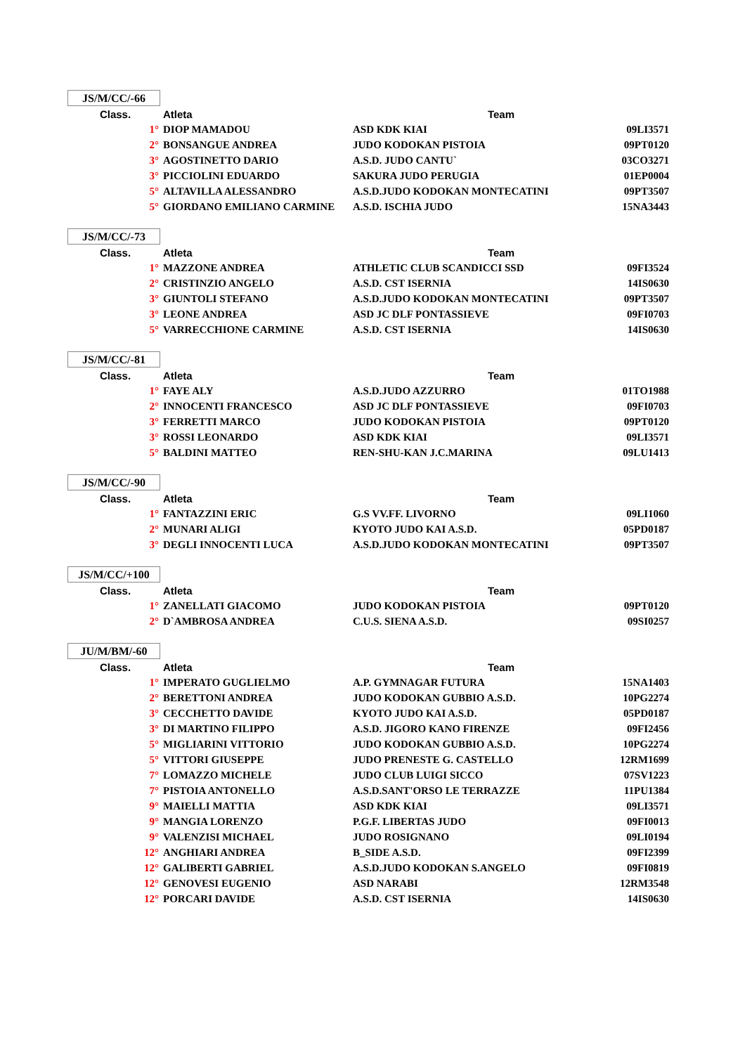JS/M/CC/-66
| Class. | Atleta | Team | |
| --- | --- | --- | --- |
| 1° | DIOP MAMADOU | ASD KDK KIAI | 09LI3571 |
| 2° | BONSANGUE ANDREA | JUDO KODOKAN PISTOIA | 09PT0120 |
| 3° | AGOSTINETTO DARIO | A.S.D. JUDO CANTU` | 03CO3271 |
| 3° | PICCIOLINI EDUARDO | SAKURA JUDO PERUGIA | 01EP0004 |
| 5° | ALTAVILLA ALESSANDRO | A.S.D.JUDO KODOKAN MONTECATINI | 09PT3507 |
| 5° | GIORDANO EMILIANO CARMINE | A.S.D. ISCHIA JUDO | 15NA3443 |
JS/M/CC/-73
| Class. | Atleta | Team | |
| --- | --- | --- | --- |
| 1° | MAZZONE ANDREA | ATHLETIC CLUB SCANDICCI SSD | 09FI3524 |
| 2° | CRISTINZIO ANGELO | A.S.D. CST ISERNIA | 14IS0630 |
| 3° | GIUNTOLI STEFANO | A.S.D.JUDO KODOKAN MONTECATINI | 09PT3507 |
| 3° | LEONE ANDREA | ASD JC DLF PONTASSIEVE | 09FI0703 |
| 5° | VARRECCHIONE CARMINE | A.S.D. CST ISERNIA | 14IS0630 |
JS/M/CC/-81
| Class. | Atleta | Team | |
| --- | --- | --- | --- |
| 1° | FAYE ALY | A.S.D.JUDO AZZURRO | 01TO1988 |
| 2° | INNOCENTI FRANCESCO | ASD JC DLF PONTASSIEVE | 09FI0703 |
| 3° | FERRETTI MARCO | JUDO KODOKAN PISTOIA | 09PT0120 |
| 3° | ROSSI LEONARDO | ASD KDK KIAI | 09LI3571 |
| 5° | BALDINI MATTEO | REN-SHU-KAN J.C.MARINA | 09LU1413 |
JS/M/CC/-90
| Class. | Atleta | Team | |
| --- | --- | --- | --- |
| 1° | FANTAZZINI ERIC | G.S VV.FF. LIVORNO | 09LI1060 |
| 2° | MUNARI ALIGI | KYOTO JUDO KAI A.S.D. | 05PD0187 |
| 3° | DEGLI INNOCENTI LUCA | A.S.D.JUDO KODOKAN MONTECATINI | 09PT3507 |
JS/M/CC/+100
| Class. | Atleta | Team | |
| --- | --- | --- | --- |
| 1° | ZANELLATI GIACOMO | JUDO KODOKAN PISTOIA | 09PT0120 |
| 2° | D`AMBROSA ANDREA | C.U.S. SIENA A.S.D. | 09SI0257 |
JU/M/BM/-60
| Class. | Atleta | Team | |
| --- | --- | --- | --- |
| 1° | IMPERATO GUGLIELMO | A.P. GYMNAGAR FUTURA | 15NA1403 |
| 2° | BERETTONI ANDREA | JUDO KODOKAN GUBBIO A.S.D. | 10PG2274 |
| 3° | CECCHETTO DAVIDE | KYOTO JUDO KAI A.S.D. | 05PD0187 |
| 3° | DI MARTINO FILIPPO | A.S.D. JIGORO KANO FIRENZE | 09FI2456 |
| 5° | MIGLIARINI VITTORIO | JUDO KODOKAN GUBBIO A.S.D. | 10PG2274 |
| 5° | VITTORI GIUSEPPE | JUDO PRENESTE G. CASTELLO | 12RM1699 |
| 7° | LOMAZZO MICHELE | JUDO CLUB LUIGI SICCO | 07SV1223 |
| 7° | PISTOIA ANTONELLO | A.S.D.SANT'ORSO LE TERRAZZE | 11PU1384 |
| 9° | MAIELLI MATTIA | ASD KDK KIAI | 09LI3571 |
| 9° | MANGIA LORENZO | P.G.F. LIBERTAS JUDO | 09FI0013 |
| 9° | VALENZISI MICHAEL | JUDO ROSIGNANO | 09LI0194 |
| 12° | ANGHIARI ANDREA | B_SIDE A.S.D. | 09FI2399 |
| 12° | GALIBERTI GABRIEL | A.S.D.JUDO KODOKAN S.ANGELO | 09FI0819 |
| 12° | GENOVESI EUGENIO | ASD NARABI | 12RM3548 |
| 12° | PORCARI DAVIDE | A.S.D. CST ISERNIA | 14IS0630 |